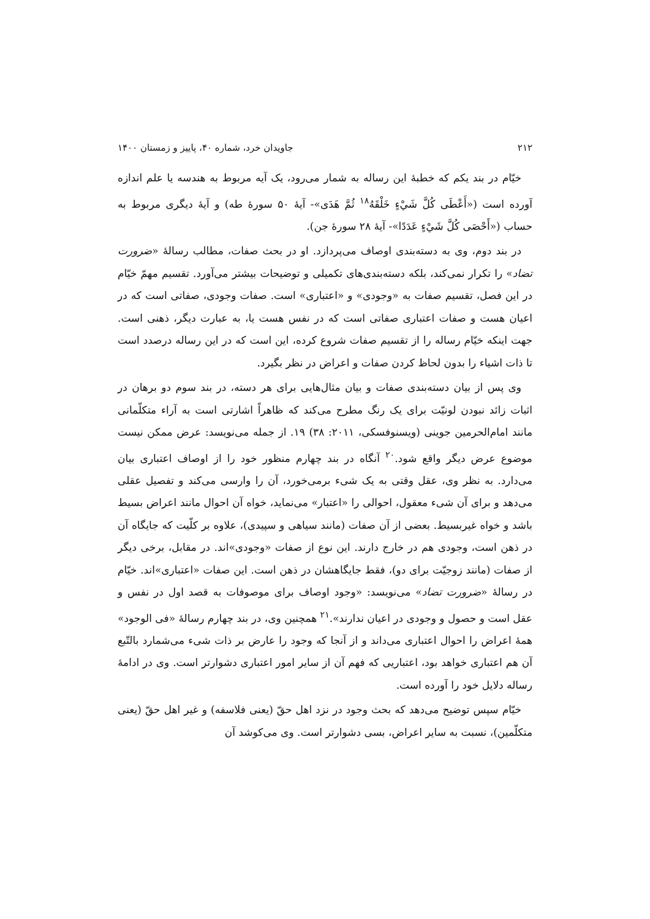۲۱۲ جاویدان خرد، شماره ۴۰، پاییز و زمستان ۱۴۰۰
خیّام در بند یکم که خطبهٔ این رساله به شمار می‌رود، یک آیه مربوط به هندسه یا علم اندازه آورده است («أَعْطَى كُلَّ شَيْءٍ خَلْقَهُ<sup>۱۸</sup> ثُمَّ هَدَى»- آیهٔ ۵۰ سورهٔ طه) و آیهٔ دیگری مربوط به حساب («أَحْصَى كُلَّ شَيْءٍ عَدَدًا»- آیهٔ ۲۸ سورهٔ جن).
در بند دوم، وی به دسته‌بندی اوصاف می‌پردازد. او در بحث صفات، مطالب رسالهٔ «ضرورت تضاد» را تکرار نمی‌کند، بلکه دسته‌بندی‌های تکمیلی و توضیحات بیشتر می‌آورد. تقسیم مهمّ خیّام در این فصل، تقسیم صفات به «وجودی» و «اعتباری» است. صفات وجودی، صفاتی است که در اعیان هست و صفات اعتباری صفاتی است که در نفس هست یا، به عبارت دیگر، ذهنی است. جهت اینکه خیّام رساله را از تقسیم صفات شروع کرده، این است که در این رساله درصدد است تا ذات اشیاء را بدون لحاظ کردن صفات و اعراض در نظر بگیرد.
وی پس از بیان دسته‌بندی صفات و بیان مثال‌هایی برای هر دسته، در بند سوم دو برهان در اثبات زائد نبودن لونیّت برای یک رنگ مطرح می‌کند که ظاهراً اشارتی است به آراء متکلّمانی مانند امام‌الحرمین جوینی (ویسنوفسکی، ۲۰۱۱: ۳۸) ۱۹. از جمله می‌نویسد: عرض ممکن نیست موضوع عرض دیگر واقع شود.<sup>۲۰</sup> آنگاه در بند چهارم منظور خود را از اوصاف اعتباری بیان می‌دارد. به نظر وی، عقل وقتی به یک شیء برمی‌خورد، آن را وارسی می‌کند و تفصیل عقلی می‌دهد و برای آن شیء معقول، احوالی را «اعتبار» می‌نماید، خواه آن احوال مانند اعراض بسیط باشد و خواه غیربسیط. بعضی از آن صفات (مانند سیاهی و سپیدی)، علاوه بر کلّیت که جایگاه آن در ذهن است، وجودی هم در خارج دارند. این نوع از صفات «وجودی»اند. در مقابل، برخی دیگر از صفات (مانند زوجیّت برای دو)، فقط جایگاهشان در ذهن است. این صفات «اعتباری»اند. خیّام در رسالهٔ «ضرورت تضاد» می‌نویسد: «وجود اوصاف برای موصوفات به قصد اول در نفس و عقل است و حصول و وجودی در اعیان ندارند».<sup>۲۱</sup> همچنین وی، در بند چهارم رسالهٔ «فی الوجود» همهٔ اعراض را احوال اعتباری می‌داند و از آنجا که وجود را عارض بر ذات شیء می‌شمارد بالتّبع آن هم اعتباری خواهد بود، اعتباریی که فهم آن از سایر امور اعتباری دشوارتر است. وی در ادامهٔ رساله دلایل خود را آورده است.
خیّام سپس توضیح می‌دهد که بحث وجود در نزد اهل حقّ (یعنی فلاسفه) و غیر اهل حقّ (یعنی متکلّمین)، نسبت به سایر اعراض، بسی دشوارتر است. وی می‌کوشد آن